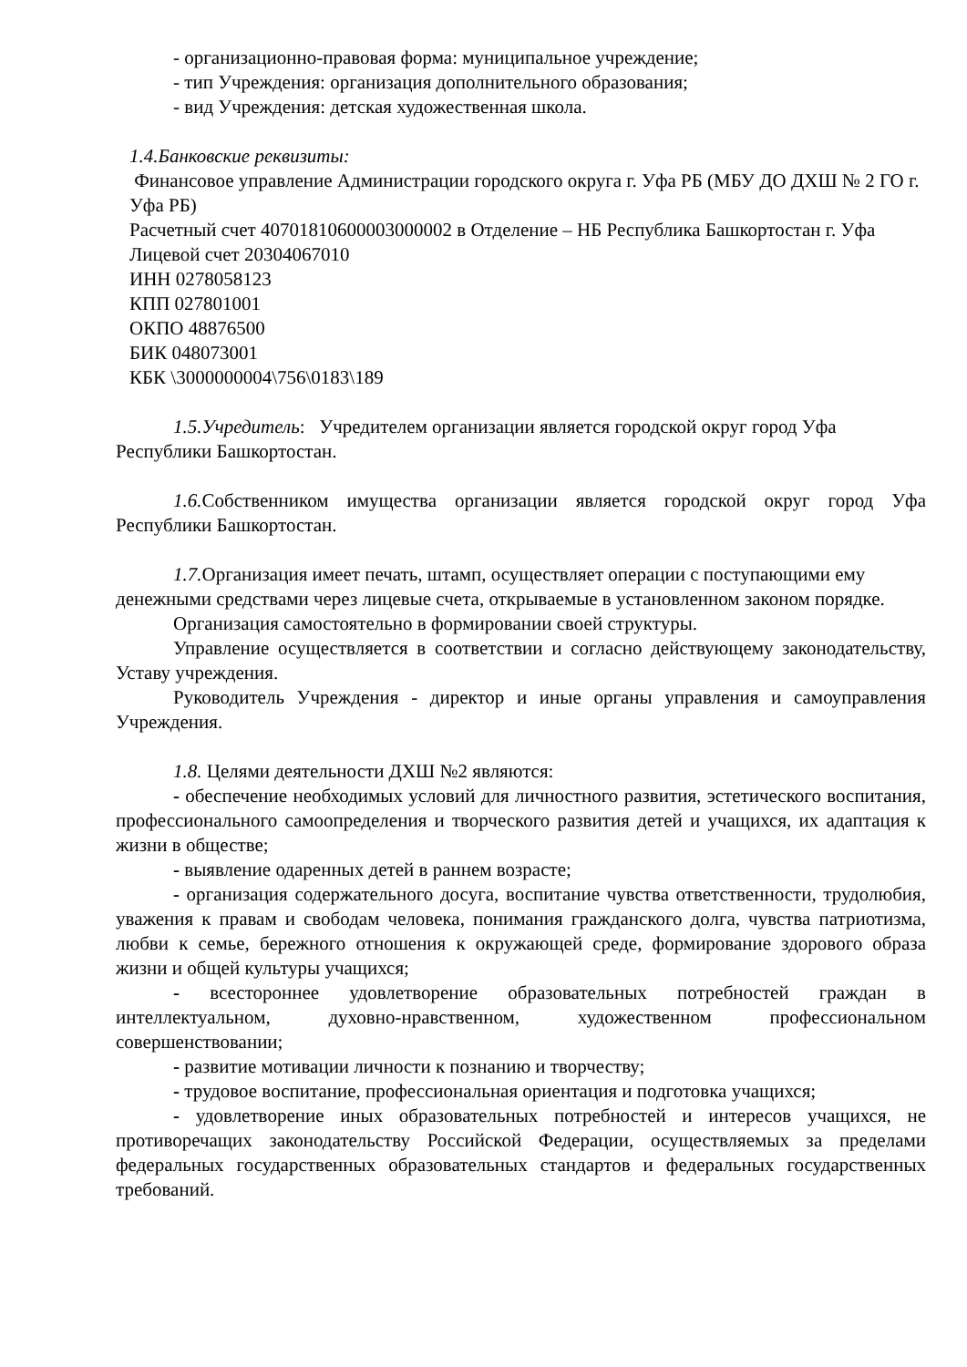- организационно-правовая форма: муниципальное учреждение;
- тип Учреждения: организация дополнительного образования;
- вид Учреждения: детская художественная школа.
1.4.Банковские реквизиты:
Финансовое управление Администрации городского округа г. Уфа РБ (МБУ ДО ДХШ № 2 ГО г. Уфа РБ)
Расчетный счет 40701810600003000002 в Отделение – НБ Республика Башкортостан г. Уфа
Лицевой счет 20304067010
ИНН 0278058123
КПП 027801001
ОКПО 48876500
БИК 048073001
КБК \3000000004\756\0183\189
1.5.Учредитель: Учредителем организации является городской округ город Уфа Республики Башкортостан.
1.6. Собственником имущества организации является городской округ город Уфа Республики Башкортостан.
1.7. Организация имеет печать, штамп, осуществляет операции с поступающими ему денежными средствами через лицевые счета, открываемые в установленном законом порядке.
Организация самостоятельно в формировании своей структуры.
Управление осуществляется в соответствии и согласно действующему законодательству, Уставу учреждения.
Руководитель Учреждения - директор и иные органы управления и самоуправления Учреждения.
1.8. Целями деятельности ДХШ №2 являются:
- обеспечение необходимых условий для личностного развития, эстетического воспитания, профессионального самоопределения и творческого развития детей и учащихся, их адаптация к жизни в обществе;
- выявление одаренных детей в раннем возрасте;
- организация содержательного досуга, воспитание чувства ответственности, трудолюбия, уважения к правам и свободам человека, понимания гражданского долга, чувства патриотизма, любви к семье, бережного отношения к окружающей среде, формирование здорового образа жизни и общей культуры учащихся;
- всестороннее удовлетворение образовательных потребностей граждан в интеллектуальном, духовно-нравственном, художественном профессиональном совершенствовании;
- развитие мотивации личности к познанию и творчеству;
- трудовое воспитание, профессиональная ориентация и подготовка учащихся;
- удовлетворение иных образовательных потребностей и интересов учащихся, не противоречащих законодательству Российской Федерации, осуществляемых за пределами федеральных государственных образовательных стандартов и федеральных государственных требований.